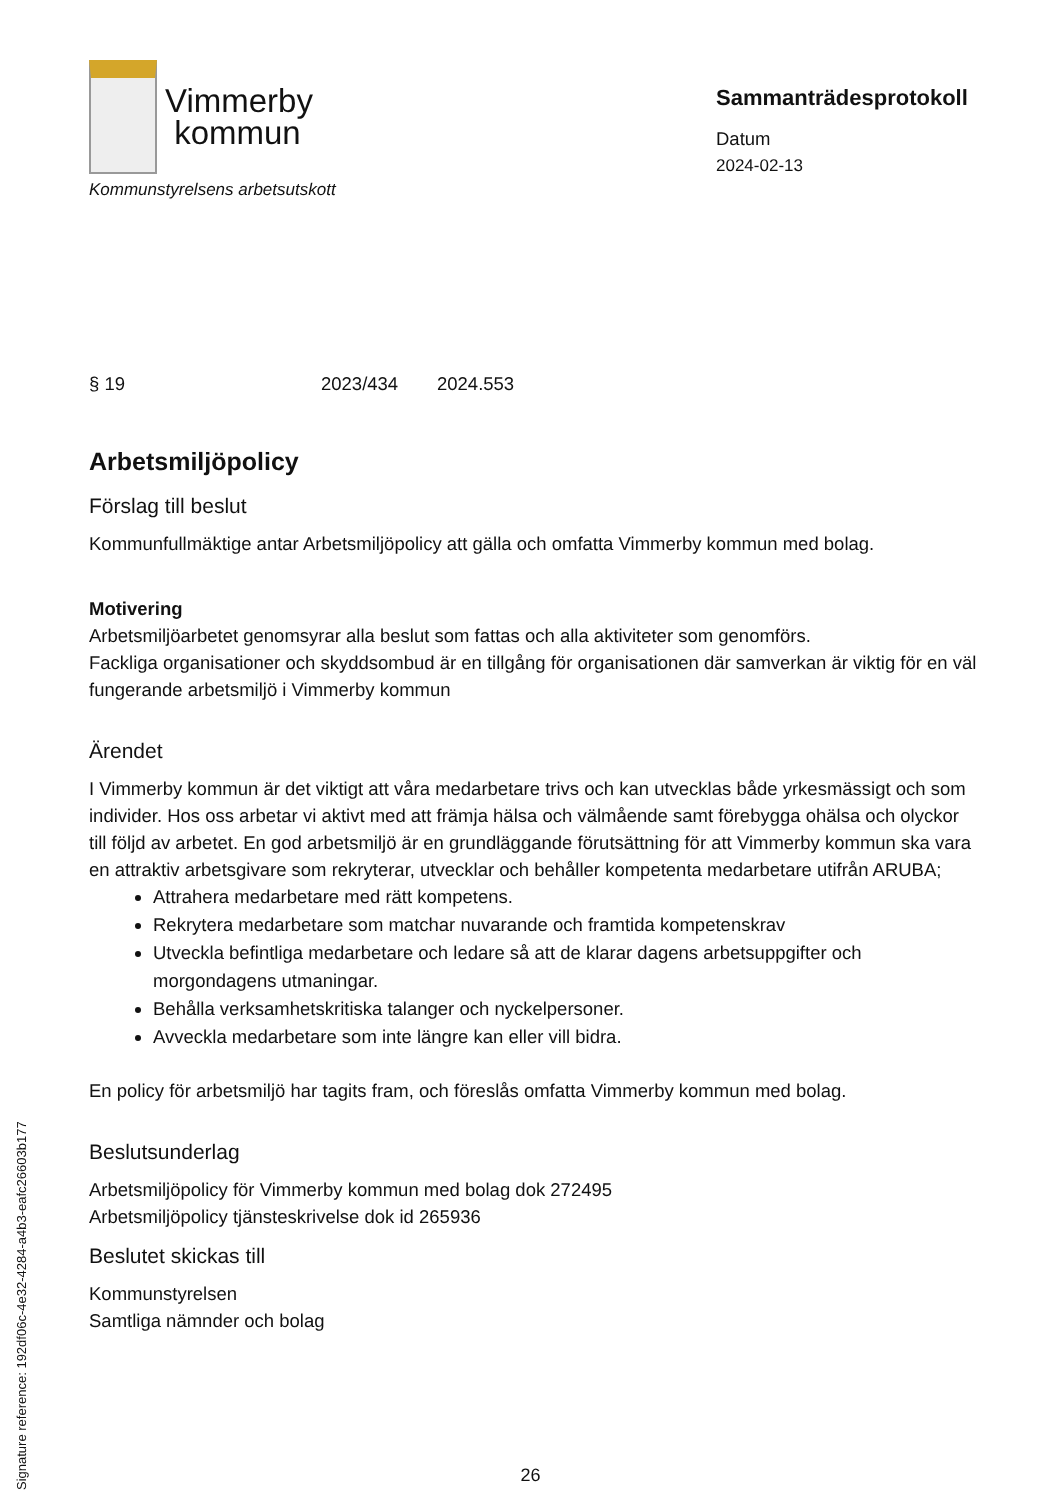Vimmerby
kommun
Kommunstyrelsens arbetsutskott
Sammanträdesprotokoll
Datum
2024-02-13
§ 19 2023/434 2024.553
Arbetsmiljöpolicy
Förslag till beslut
Kommunfullmäktige antar Arbetsmiljöpolicy att gälla och omfatta Vimmerby kommun med bolag.
Motivering
Arbetsmiljöarbetet genomsyrar alla beslut som fattas och alla aktiviteter som genomförs.
Fackliga organisationer och skyddsombud är en tillgång för organisationen där samverkan är viktig för en väl fungerande arbetsmiljö i Vimmerby kommun
Ärendet
I Vimmerby kommun är det viktigt att våra medarbetare trivs och kan utvecklas både yrkesmässigt och som individer. Hos oss arbetar vi aktivt med att främja hälsa och välmående samt förebygga ohälsa och olyckor till följd av arbetet. En god arbetsmiljö är en grundläggande förutsättning för att Vimmerby kommun ska vara en attraktiv arbetsgivare som rekryterar, utvecklar och behåller kompetenta medarbetare utifrån ARUBA;
Attrahera medarbetare med rätt kompetens.
Rekrytera medarbetare som matchar nuvarande och framtida kompetenskrav
Utveckla befintliga medarbetare och ledare så att de klarar dagens arbetsuppgifter och morgondagens utmaningar.
Behålla verksamhetskritiska talanger och nyckelpersoner.
Avveckla medarbetare som inte längre kan eller vill bidra.
En policy för arbetsmiljö har tagits fram, och föreslås omfatta Vimmerby kommun med bolag.
Beslutsunderlag
Arbetsmiljöpolicy för Vimmerby kommun med bolag dok 272495
Arbetsmiljöpolicy tjänsteskrivelse dok id 265936
Beslutet skickas till
Kommunstyrelsen
Samtliga nämnder och bolag
Signature reference: 192df06c-4e32-4284-a4b3-eafc26603b177
26